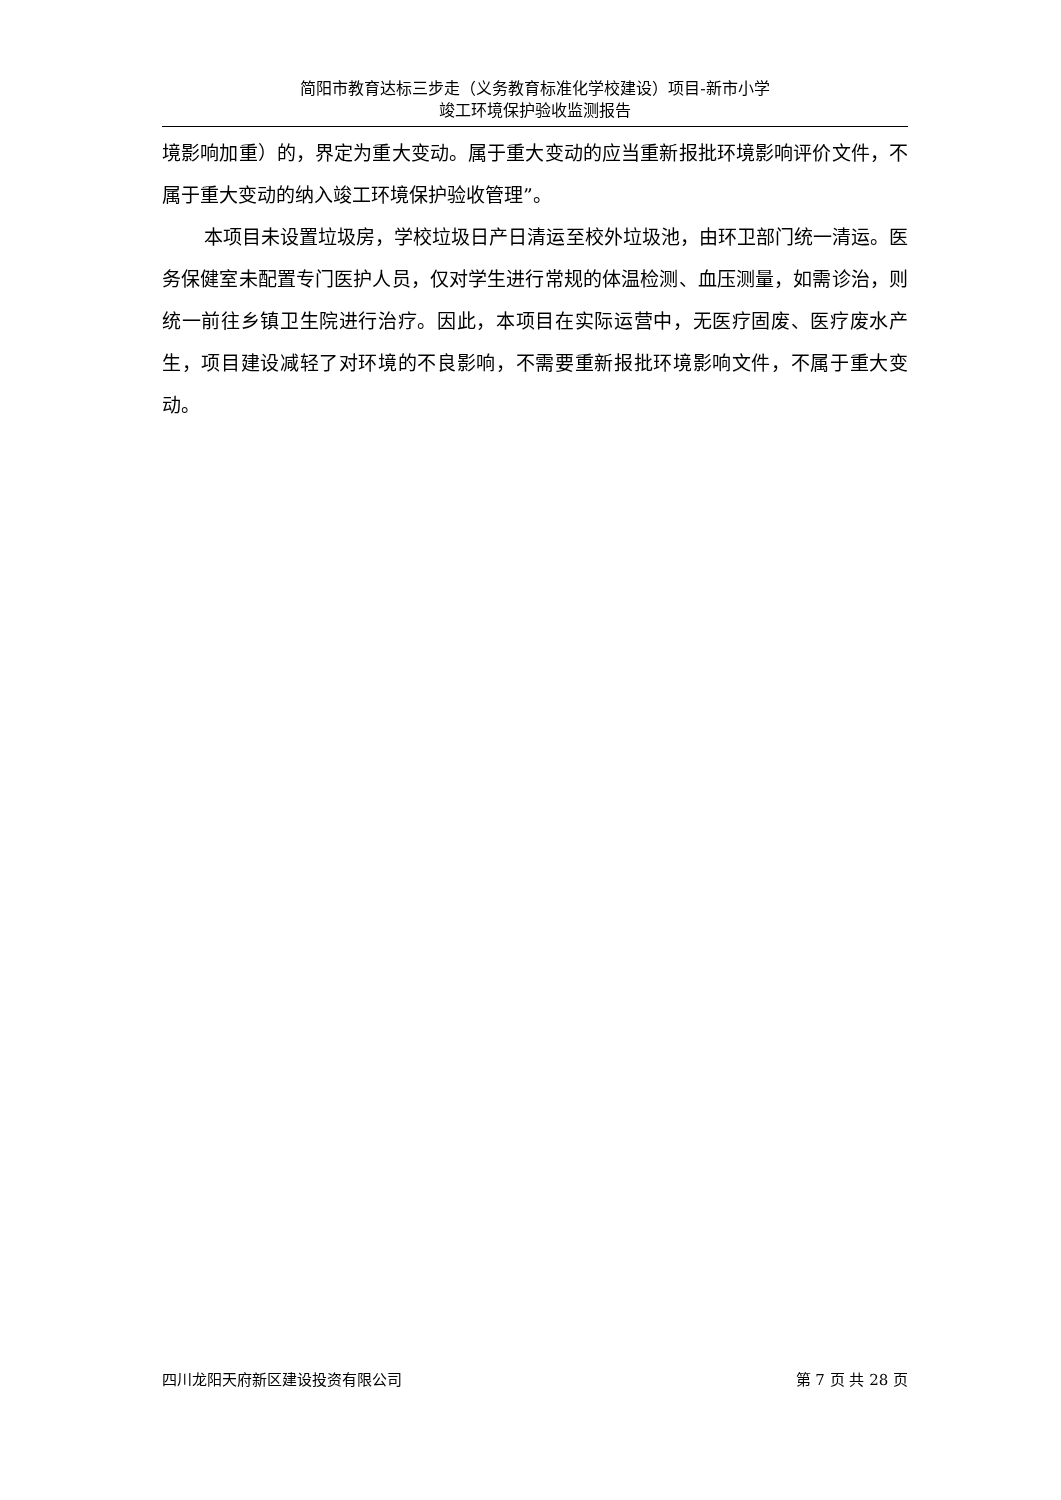简阳市教育达标三步走（义务教育标准化学校建设）项目-新市小学
竣工环境保护验收监测报告
境影响加重）的，界定为重大变动。属于重大变动的应当重新报批环境影响评价文件，不属于重大变动的纳入竣工环境保护验收管理”。
本项目未设置垃圾房，学校垃圾日产日清运至校外垃圾池，由环卫部门统一清运。医务保健室未配置专门医护人员，仅对学生进行常规的体温检测、血压测量，如需诊治，则统一前往乡镇卫生院进行治疗。因此，本项目在实际运营中，无医疗固废、医疗废水产生，项目建设减轻了对环境的不良影响，不需要重新报批环境影响文件，不属于重大变动。
四川龙阳天府新区建设投资有限公司 第 7 页 共 28 页